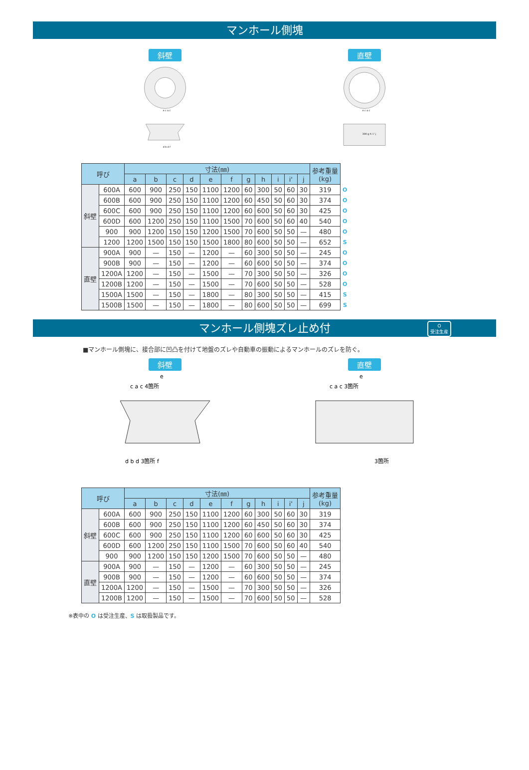マンホール側塊
斜壁
e c a c
d b d f
直壁
e c a c
300 g h i i' j
| 呼び | | 寸法(㎜) | | | | | | | | | | | 参考重量 (kg) | |
| --- | --- | --- | --- | --- | --- | --- | --- | --- | --- | --- | --- | --- | --- | --- |
| | | a | b | c | d | e | f | g | h | i | i' | j | | |
| 斜壁 | 600A | 600 | 900 | 250 | 150 | 1100 | 1200 | 60 | 300 | 50 | 60 | 30 | 319 | O |
| | 600B | 600 | 900 | 250 | 150 | 1100 | 1200 | 60 | 450 | 50 | 60 | 30 | 374 | O |
| | 600C | 600 | 900 | 250 | 150 | 1100 | 1200 | 60 | 600 | 50 | 60 | 30 | 425 | O |
| | 600D | 600 | 1200 | 250 | 150 | 1100 | 1500 | 70 | 600 | 50 | 60 | 40 | 540 | O |
| | 900 | 900 | 1200 | 150 | 150 | 1200 | 1500 | 70 | 600 | 50 | 50 | — | 480 | O |
| | 1200 | 1200 | 1500 | 150 | 150 | 1500 | 1800 | 80 | 600 | 50 | 50 | — | 652 | S |
| 直壁 | 900A | 900 | — | 150 | — | 1200 | — | 60 | 300 | 50 | 50 | — | 245 | O |
| | 900B | 900 | — | 150 | — | 1200 | — | 60 | 600 | 50 | 50 | — | 374 | O |
| | 1200A | 1200 | — | 150 | — | 1500 | — | 70 | 300 | 50 | 50 | — | 326 | O |
| | 1200B | 1200 | — | 150 | — | 1500 | — | 70 | 600 | 50 | 50 | — | 528 | O |
| | 1500A | 1500 | — | 150 | — | 1800 | — | 80 | 300 | 50 | 50 | — | 415 | S |
| | 1500B | 1500 | — | 150 | — | 1800 | — | 80 | 600 | 50 | 50 | — | 699 | S |
マンホール側塊ズレ止め付 O
受注生産
■マンホール側塊に、接合部に凹凸を付けて地盤のズレや自動車の振動によるマンホールのズレを防ぐ。
斜壁
e
c a c 4箇所
d b d 3箇所 f
直壁
e
c a c 3箇所
3箇所
| 呼び | | 寸法(㎜) | | | | | | | | | | | 参考重量 (kg) |
| --- | --- | --- | --- | --- | --- | --- | --- | --- | --- | --- | --- | --- | --- |
| | | a | b | c | d | e | f | g | h | i | i' | j | |
| 斜壁 | 600A | 600 | 900 | 250 | 150 | 1100 | 1200 | 60 | 300 | 50 | 60 | 30 | 319 |
| | 600B | 600 | 900 | 250 | 150 | 1100 | 1200 | 60 | 450 | 50 | 60 | 30 | 374 |
| | 600C | 600 | 900 | 250 | 150 | 1100 | 1200 | 60 | 600 | 50 | 60 | 30 | 425 |
| | 600D | 600 | 1200 | 250 | 150 | 1100 | 1500 | 70 | 600 | 50 | 60 | 40 | 540 |
| | 900 | 900 | 1200 | 150 | 150 | 1200 | 1500 | 70 | 600 | 50 | 50 | — | 480 |
| 直壁 | 900A | 900 | — | 150 | — | 1200 | — | 60 | 300 | 50 | 50 | — | 245 |
| | 900B | 900 | — | 150 | — | 1200 | — | 60 | 600 | 50 | 50 | — | 374 |
| | 1200A | 1200 | — | 150 | — | 1500 | — | 70 | 300 | 50 | 50 | — | 326 |
| | 1200B | 1200 | — | 150 | — | 1500 | — | 70 | 600 | 50 | 50 | — | 528 |
※表中の O は受注生産、S は取扱製品です。